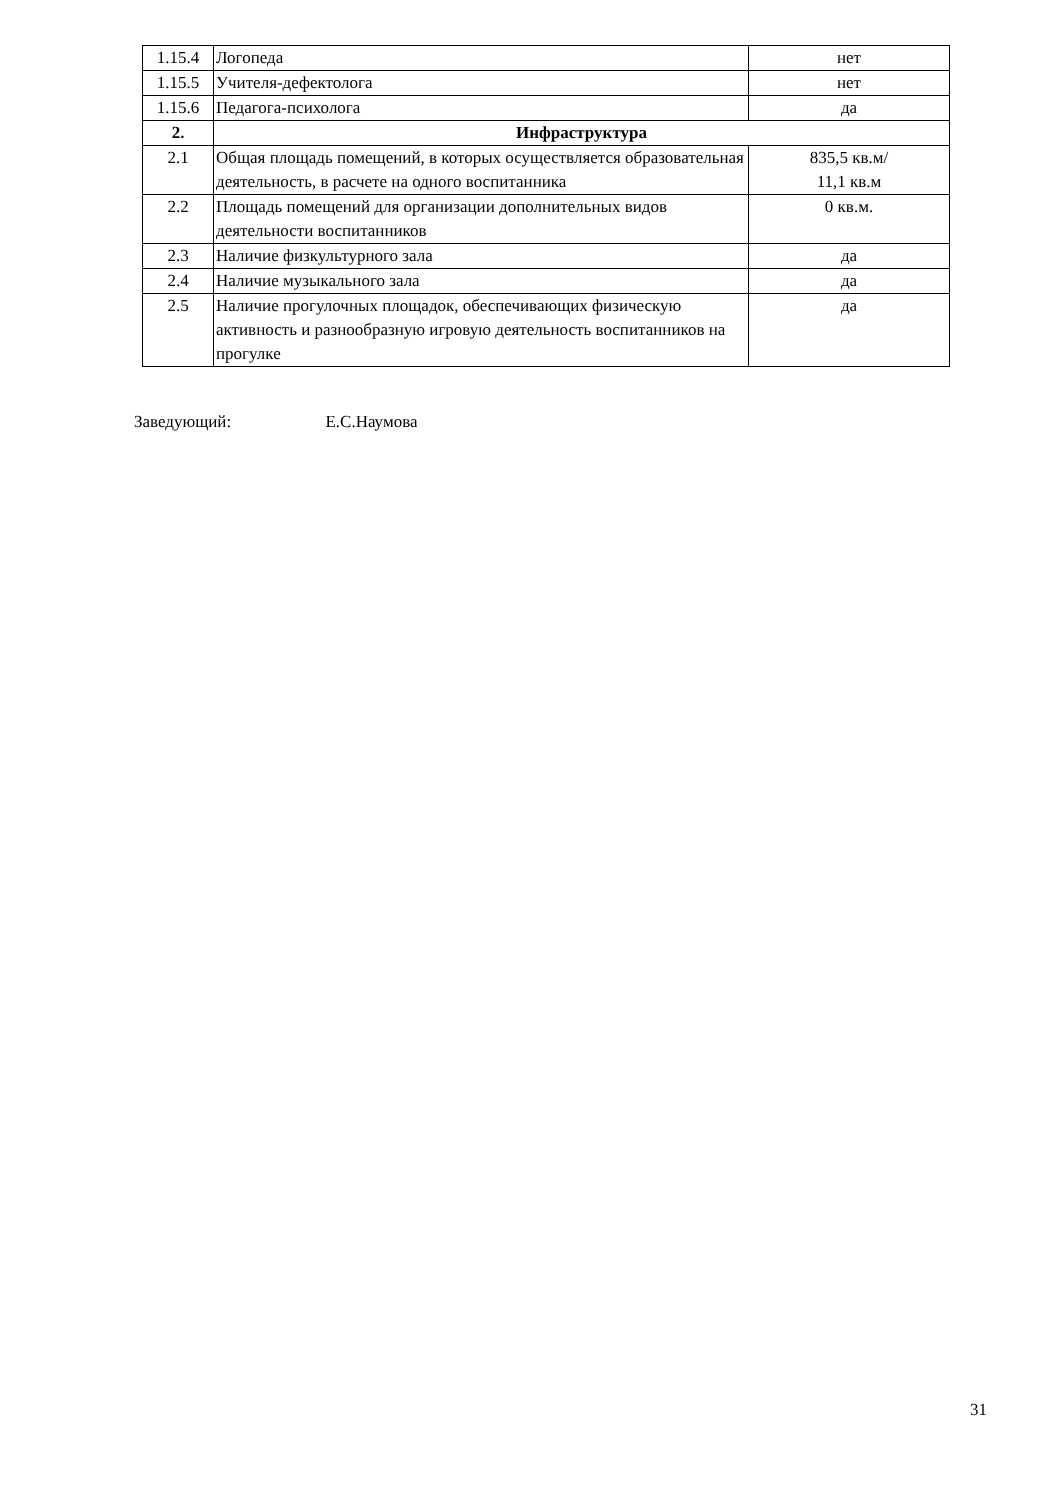| 1.15.4 | Логопеда | нет |
| 1.15.5 | Учителя-дефектолога | нет |
| 1.15.6 | Педагога-психолога | да |
| 2. | Инфраструктура | |
| 2.1 | Общая площадь помещений, в которых осуществляется образовательная деятельность, в расчете на одного воспитанника | 835,5 кв.м/ 11,1 кв.м |
| 2.2 | Площадь помещений для организации дополнительных видов деятельности воспитанников | 0 кв.м. |
| 2.3 | Наличие физкультурного зала | да |
| 2.4 | Наличие музыкального зала | да |
| 2.5 | Наличие прогулочных площадок, обеспечивающих физическую активность и разнообразную игровую деятельность воспитанников на прогулке | да |
Заведующий: Е.С.Наумова
31